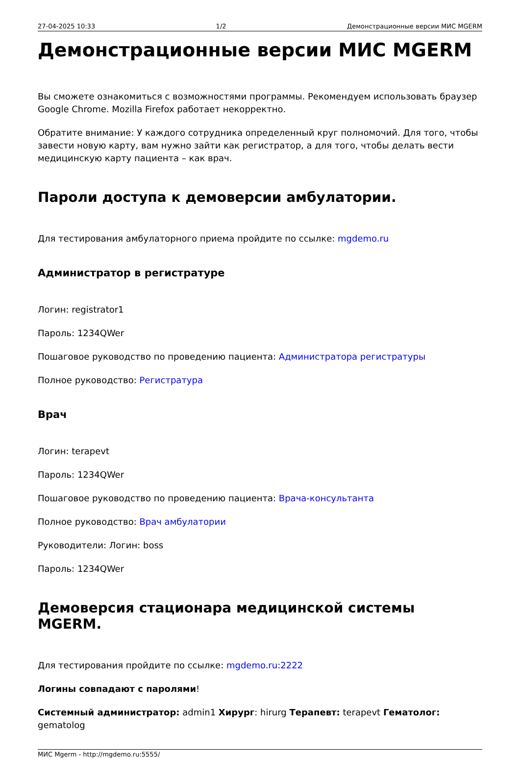27-04-2025 10:33 1/2 Демонстрационные версии МИС MGERM
Демонстрационные версии МИС MGERM
Вы сможете ознакомиться с возможностями программы. Рекомендуем использовать браузер Google Chrome. Mozilla Firefox работает некорректно.
Обратите внимание: У каждого сотрудника определенный круг полномочий. Для того, чтобы завести новую карту, вам нужно зайти как регистратор, а для того, чтобы делать вести медицинскую карту пациента – как врач.
Пароли доступа к демоверсии амбулатории.
Для тестирования амбулаторного приема пройдите по ссылке: mgdemo.ru
Администратор в регистратуре
Логин: registrator1
Пароль: 1234QWer
Пошаговое руководство по проведению пациента: Администратора регистратуры
Полное руководство: Регистратура
Врач
Логин: terapevt
Пароль: 1234QWer
Пошаговое руководство по проведению пациента: Врача-консультанта
Полное руководство: Врач амбулатории
Руководители: Логин: boss
Пароль: 1234QWer
Демоверсия стационара медицинской системы MGERM.
Для тестирования пройдите по ссылке: mgdemo.ru:2222
Логины совпадают с паролями!
Системный администратор: admin1 Хирург: hirurg Терапевт: terapevt Гематолог: gematolog
МИС Mgerm - http://mgdemo.ru:5555/